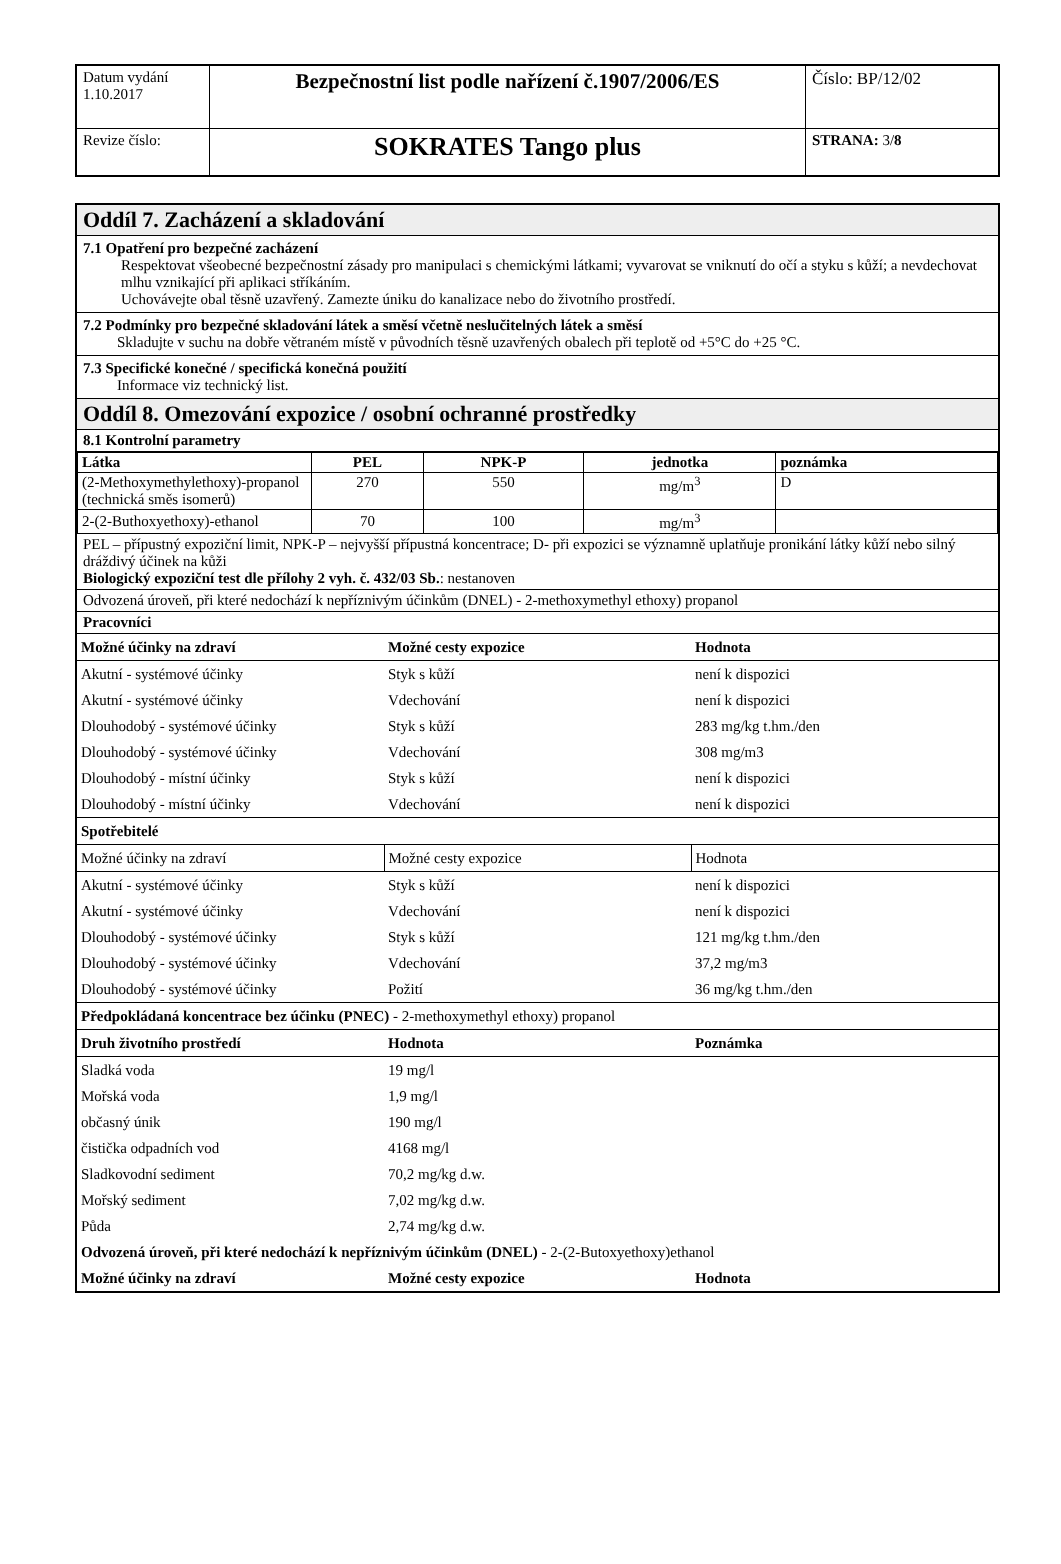| Datum vydání 1.10.2017 | Bezpečnostní list podle nařízení č.1907/2006/ES | Číslo: BP/12/02 |
| Revize číslo: | SOKRATES Tango plus | STRANA: 3/ 8 |
Oddíl 7. Zacházení a skladování
7.1 Opatření pro bezpečné zacházení
Respektovat všeobecné bezpečnostní zásady pro manipulaci s chemickými látkami; vyvarovat se vniknutí do očí a styku s kůží; a nevdechovat mlhu vznikající při aplikaci stříkáním.
Uchovávejte obal těsně uzavřený. Zamezte úniku do kanalizace nebo do životního prostředí.
7.2 Podmínky pro bezpečné skladování látek a směsí včetně neslučitelných látek a směsí
Skladujte v suchu na dobře větraném místě v původních těsně uzavřených obalech při teplotě od +5°C do +25 °C.
7.3 Specifické konečné / specifická konečná použití
Informace viz technický list.
Oddíl 8. Omezování expozice / osobní ochranné prostředky
8.1 Kontrolní parametry
| Látka | PEL | NPK-P | jednotka | poznámka |
| --- | --- | --- | --- | --- |
| (2-Methoxymethylethoxy)-propanol (technická směs isomerů) | 270 | 550 | mg/m<sup>3</sup> | D |
| 2-(2-Buthoxyethoxy)-ethanol | 70 | 100 | mg/m<sup>3</sup> | |
PEL – přípustný expoziční limit, NPK-P – nejvyšší přípustná koncentrace; D- při expozici se významně uplatňuje pronikání látky kůží nebo silný dráždivý účinek na kůži
Biologický expoziční test dle přílohy 2 vyh. č. 432/03 Sb.: nestanoven
Odvozená úroveň, při které nedochází k nepříznivým účinkům (DNEL) - 2-methoxymethyl ethoxy) propanol
Pracovníci
| Možné účinky na zdraví | Možné cesty expozice | Hodnota |
| Akutní - systémové účinky | Styk s kůží | není k dispozici |
| Akutní - systémové účinky | Vdechování | není k dispozici |
| Dlouhodobý - systémové účinky | Styk s kůží | 283 mg/kg t.hm./den |
| Dlouhodobý - systémové účinky | Vdechování | 308 mg/m3 |
| Dlouhodobý - místní účinky | Styk s kůží | není k dispozici |
| Dlouhodobý - místní účinky | Vdechování | není k dispozici |
| Spotřebitelé | | |
| Možné účinky na zdraví | Možné cesty expozice | Hodnota |
| Akutní - systémové účinky | Styk s kůží | není k dispozici |
| Akutní - systémové účinky | Vdechování | není k dispozici |
| Dlouhodobý - systémové účinky | Styk s kůží | 121 mg/kg t.hm./den |
| Dlouhodobý - systémové účinky | Vdechování | 37,2 mg/m3 |
| Dlouhodobý - systémové účinky | Požití | 36 mg/kg t.hm./den |
| Předpokládaná koncentrace bez účinku (PNEC) - 2-methoxymethyl ethoxy) propanol | | |
| Druh životního prostředí | Hodnota | Poznámka |
| Sladká voda | 19 mg/l | |
| Mořská voda | 1,9 mg/l | |
| občasný únik | 190 mg/l | |
| čistička odpadních vod | 4168 mg/l | |
| Sladkovodní sediment | 70,2 mg/kg d.w. | |
| Mořský sediment | 7,02 mg/kg d.w. | |
| Půda | 2,74 mg/kg d.w. | |
| Odvozená úroveň, při které nedochází k nepříznivým účinkům (DNEL) - 2-(2-Butoxyethoxy)ethanol | | |
| Možné účinky na zdraví | Možné cesty expozice | Hodnota |